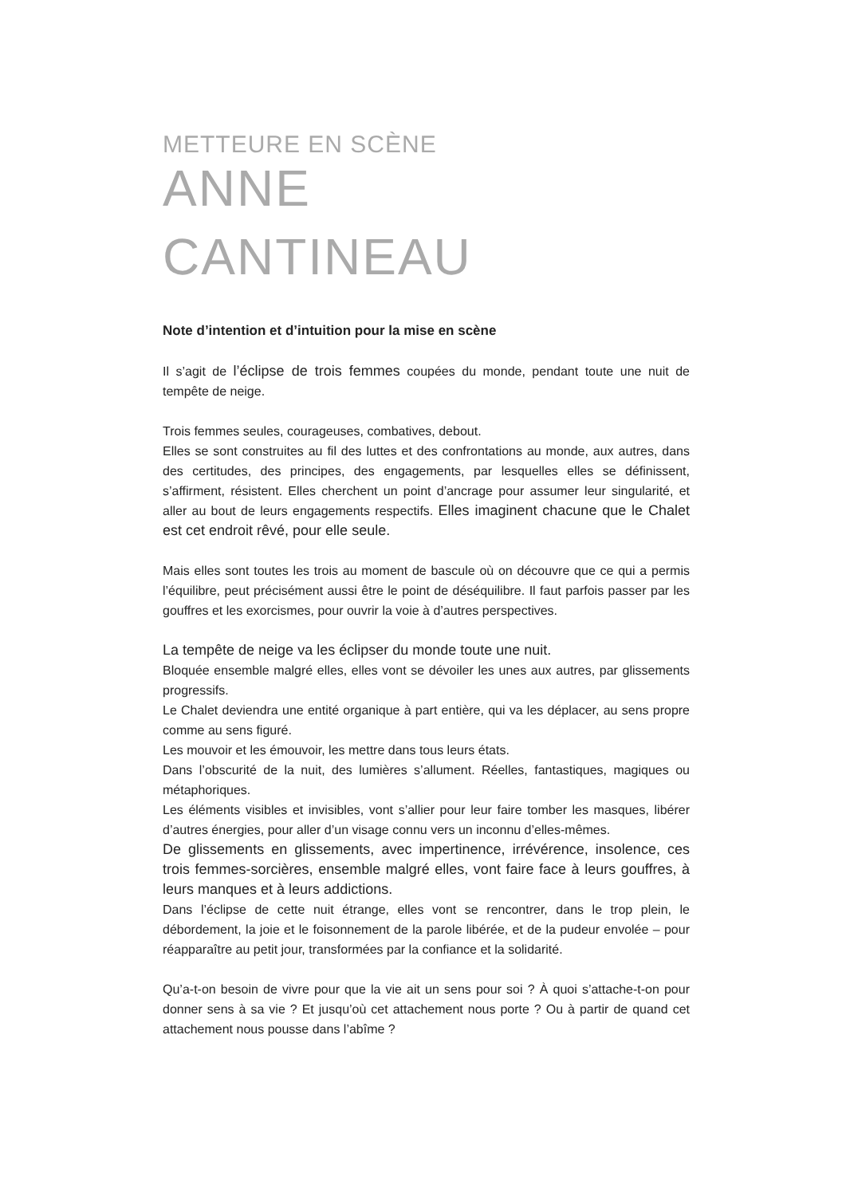METTEURE EN SCÈNE
ANNE
CANTINEAU
Note d’intention et d’intuition pour la mise en scène
Il s’agit de l’éclipse de trois femmes coupées du monde, pendant toute une nuit de tempête de neige.
Trois femmes seules, courageuses, combatives, debout.
Elles se sont construites au fil des luttes et des confrontations au monde, aux autres, dans des certitudes, des principes, des engagements, par lesquelles elles se définissent, s’affirment, résistent. Elles cherchent un point d’ancrage pour assumer leur singularité, et aller au bout de leurs engagements respectifs. Elles imaginent chacune que le Chalet est cet endroit rêvé, pour elle seule.
Mais elles sont toutes les trois au moment de bascule où on découvre que ce qui a permis l’équilibre, peut précisément aussi être le point de déséquilibre. Il faut parfois passer par les gouffres et les exorcismes, pour ouvrir la voie à d’autres perspectives.
La tempête de neige va les éclipser du monde toute une nuit.
Bloquée ensemble malgré elles, elles vont se dévoiler les unes aux autres, par glissements progressifs.
Le Chalet deviendra une entité organique à part entière, qui va les déplacer, au sens propre comme au sens figuré.
Les mouvoir et les émouvoir, les mettre dans tous leurs états.
Dans l’obscurité de la nuit, des lumières s’allument. Réelles, fantastiques, magiques ou métaphoriques.
Les éléments visibles et invisibles, vont s’allier pour leur faire tomber les masques, libérer d’autres énergies, pour aller d’un visage connu vers un inconnu d’elles-mêmes.
De glissements en glissements, avec impertinence, irrévérence, insolence, ces trois femmes-sorcières, ensemble malgré elles, vont faire face à leurs gouffres, à leurs manques et à leurs addictions.
Dans l’éclipse de cette nuit étrange, elles vont se rencontrer, dans le trop plein, le débordement, la joie et le foisonnement de la parole libérée, et de la pudeur envolée – pour réapparaître au petit jour, transformées par la confiance et la solidarité.
Qu’a-t-on besoin de vivre pour que la vie ait un sens pour soi ? À quoi s’attache-t-on pour donner sens à sa vie ? Et jusqu’où cet attachement nous porte ? Ou à partir de quand cet attachement nous pousse dans l’abîme ?